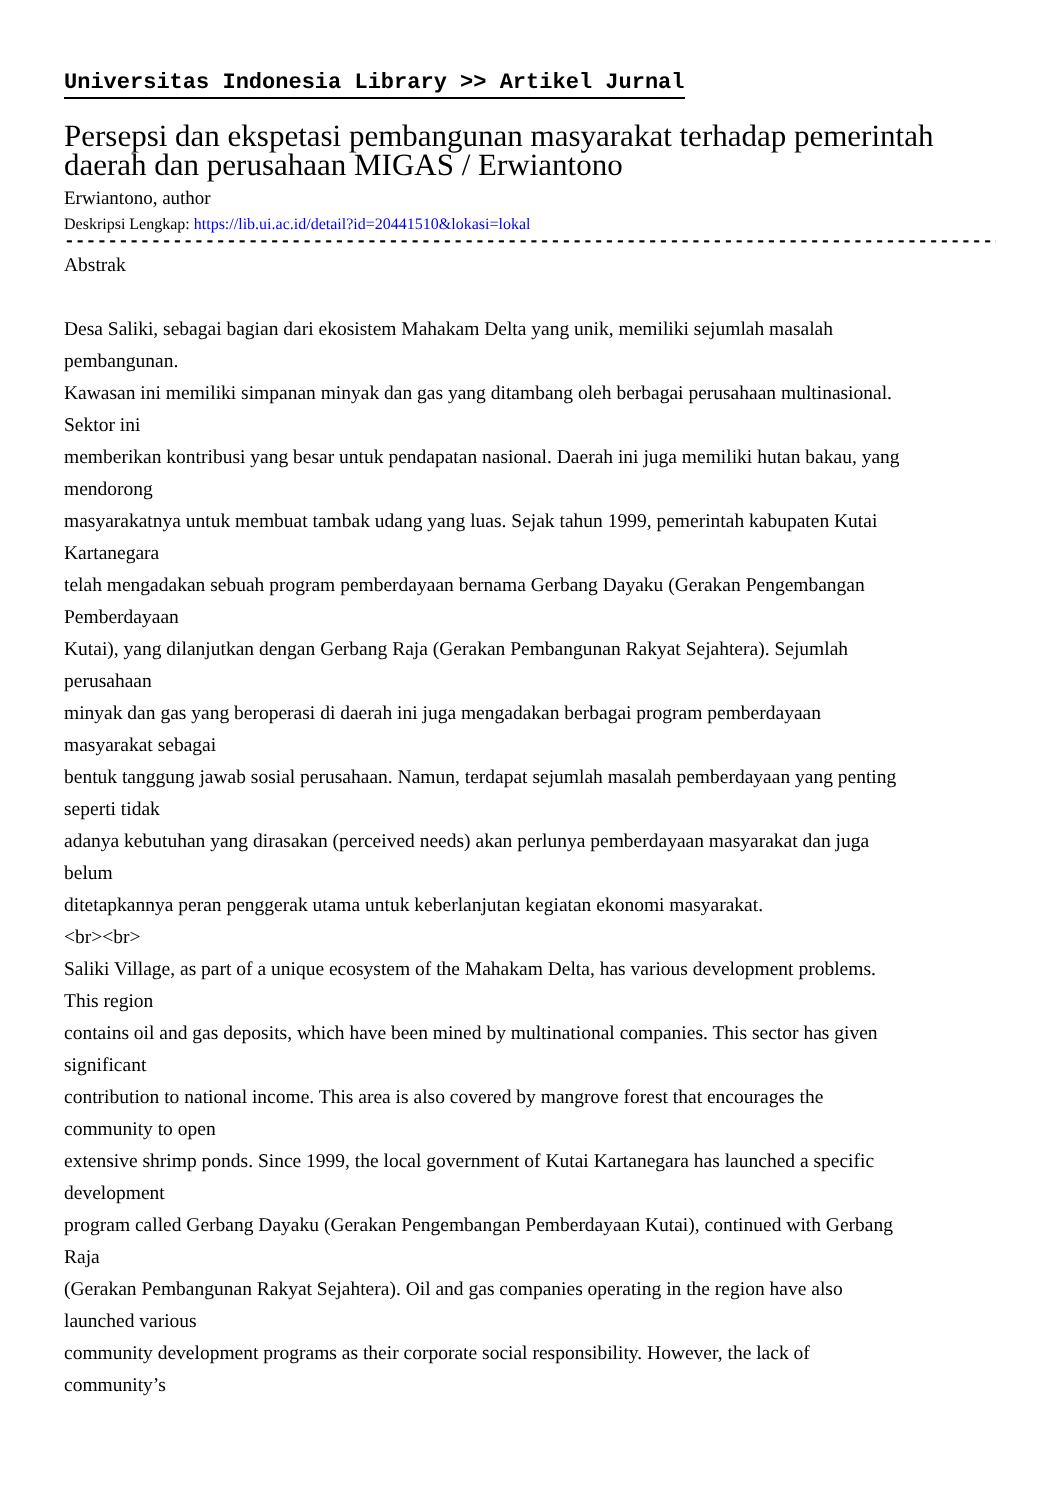Universitas Indonesia Library >> Artikel Jurnal
Persepsi dan ekspetasi pembangunan masyarakat terhadap pemerintah daerah dan perusahaan MIGAS / Erwiantono
Erwiantono, author
Deskripsi Lengkap: https://lib.ui.ac.id/detail?id=20441510&lokasi=lokal
------------------------------------------------------------------------------------------
Abstrak
Desa Saliki, sebagai bagian dari ekosistem Mahakam Delta yang unik, memiliki sejumlah masalah
pembangunan.
Kawasan ini memiliki simpanan minyak dan gas yang ditambang oleh berbagai perusahaan multinasional.
Sektor ini
memberikan kontribusi yang besar untuk pendapatan nasional. Daerah ini juga memiliki hutan bakau, yang
mendorong
masyarakatnya untuk membuat tambak udang yang luas. Sejak tahun 1999, pemerintah kabupaten Kutai
Kartanegara
telah mengadakan sebuah program pemberdayaan bernama Gerbang Dayaku (Gerakan Pengembangan
Pemberdayaan
Kutai), yang dilanjutkan dengan Gerbang Raja (Gerakan Pembangunan Rakyat Sejahtera). Sejumlah
perusahaan
minyak dan gas yang beroperasi di daerah ini juga mengadakan berbagai program pemberdayaan
masyarakat sebagai
bentuk tanggung jawab sosial perusahaan. Namun, terdapat sejumlah masalah pemberdayaan yang penting
seperti tidak
adanya kebutuhan yang dirasakan (perceived needs) akan perlunya pemberdayaan masyarakat dan juga
belum
ditetapkannya peran penggerak utama untuk keberlanjutan kegiatan ekonomi masyarakat.
<br><br>
Saliki Village, as part of a unique ecosystem of the Mahakam Delta, has various development problems.
This region
contains oil and gas deposits, which have been mined by multinational companies. This sector has given
significant
contribution to national income. This area is also covered by mangrove forest that encourages the
community to open
extensive shrimp ponds. Since 1999, the local government of Kutai Kartanegara has launched a specific
development
program called Gerbang Dayaku (Gerakan Pengembangan Pemberdayaan Kutai), continued with Gerbang
Raja
(Gerakan Pembangunan Rakyat Sejahtera). Oil and gas companies operating in the region have also
launched various
community development programs as their corporate social responsibility. However, the lack of
community’s